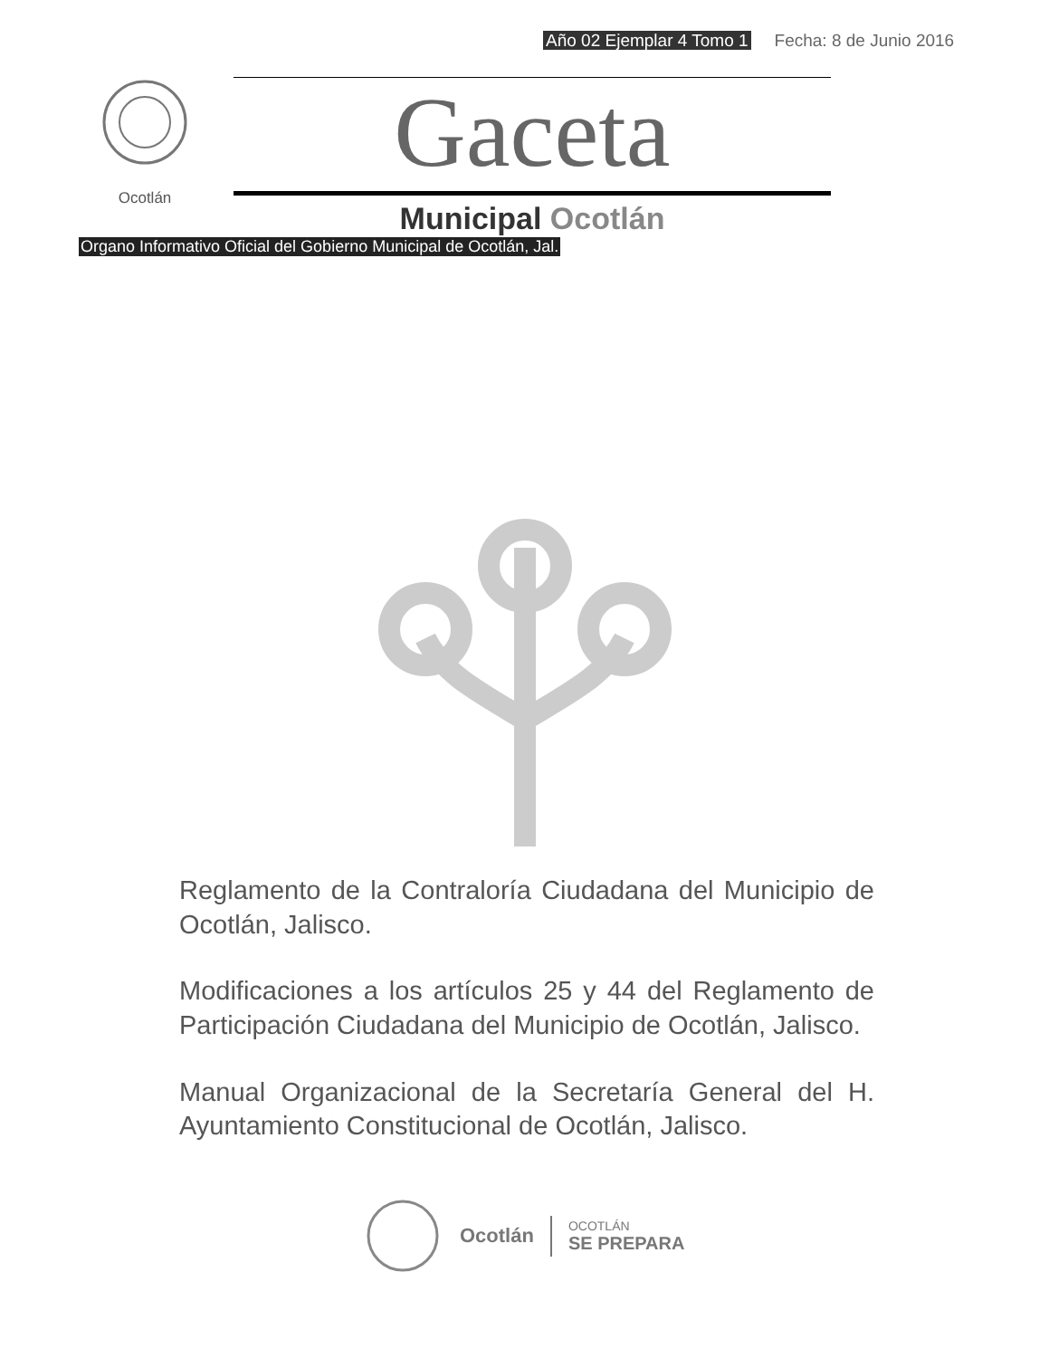Año 02 Ejemplar 4 Tomo 1 Fecha: 8 de Junio 2016
Ocotlán
Gaceta
Municipal Ocotlán
Organo Informativo Oficial del Gobierno Municipal de Ocotlán, Jal.
Reglamento de la Contraloría Ciudadana del Municipio de Ocotlán, Jalisco.
Modificaciones a los artículos 25 y 44 del Reglamento de Participación Ciudadana del Municipio de Ocotlán, Jalisco.
Manual Organizacional de la Secretaría General del H. Ayuntamiento Constitucional de Ocotlán, Jalisco.
Ocotlán OCOTLÁN
SE PREPARA